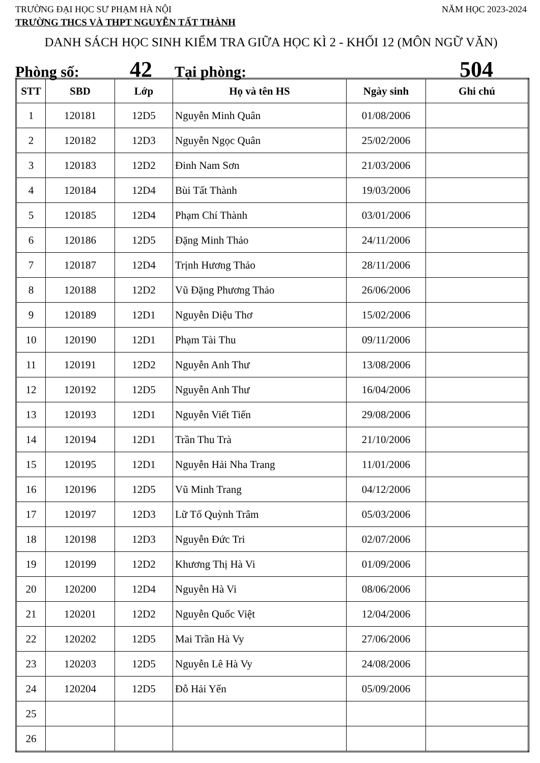TRƯỜNG ĐẠI HỌC SƯ PHẠM HÀ NỘI NĂM HỌC 2023-2024
TRƯỜNG THCS VÀ THPT NGUYỄN TẤT THÀNH
DANH SÁCH HỌC SINH KIỂM TRA GIỮA HỌC KÌ 2 - KHỐI 12 (MÔN NGỮ VĂN)
Phòng số: 42 Tại phòng: 504
| STT | SBD | Lớp | Họ và tên HS | Ngày sinh | Ghi chú |
| --- | --- | --- | --- | --- | --- |
| 1 | 120181 | 12D5 | Nguyễn Minh Quân | 01/08/2006 | |
| 2 | 120182 | 12D3 | Nguyễn Ngọc Quân | 25/02/2006 | |
| 3 | 120183 | 12D2 | Đinh Nam Sơn | 21/03/2006 | |
| 4 | 120184 | 12D4 | Bùi Tất Thành | 19/03/2006 | |
| 5 | 120185 | 12D4 | Phạm Chí Thành | 03/01/2006 | |
| 6 | 120186 | 12D5 | Đặng Minh Thảo | 24/11/2006 | |
| 7 | 120187 | 12D4 | Trịnh Hương Thảo | 28/11/2006 | |
| 8 | 120188 | 12D2 | Vũ Đặng Phương Thảo | 26/06/2006 | |
| 9 | 120189 | 12D1 | Nguyễn Diệu Thơ | 15/02/2006 | |
| 10 | 120190 | 12D1 | Phạm Tài Thu | 09/11/2006 | |
| 11 | 120191 | 12D2 | Nguyễn Anh Thư | 13/08/2006 | |
| 12 | 120192 | 12D5 | Nguyễn Anh Thư | 16/04/2006 | |
| 13 | 120193 | 12D1 | Nguyễn Viết Tiến | 29/08/2006 | |
| 14 | 120194 | 12D1 | Trần Thu Trà | 21/10/2006 | |
| 15 | 120195 | 12D1 | Nguyễn Hải Nha Trang | 11/01/2006 | |
| 16 | 120196 | 12D5 | Vũ Minh Trang | 04/12/2006 | |
| 17 | 120197 | 12D3 | Lữ Tố Quỳnh Trâm | 05/03/2006 | |
| 18 | 120198 | 12D3 | Nguyễn Đức Tri | 02/07/2006 | |
| 19 | 120199 | 12D2 | Khương Thị Hà Vi | 01/09/2006 | |
| 20 | 120200 | 12D4 | Nguyễn Hà Vi | 08/06/2006 | |
| 21 | 120201 | 12D2 | Nguyễn Quốc Việt | 12/04/2006 | |
| 22 | 120202 | 12D5 | Mai Trần Hà Vy | 27/06/2006 | |
| 23 | 120203 | 12D5 | Nguyễn Lê Hà Vy | 24/08/2006 | |
| 24 | 120204 | 12D5 | Đỗ Hải Yến | 05/09/2006 | |
| 25 | | | | | |
| 26 | | | | | |